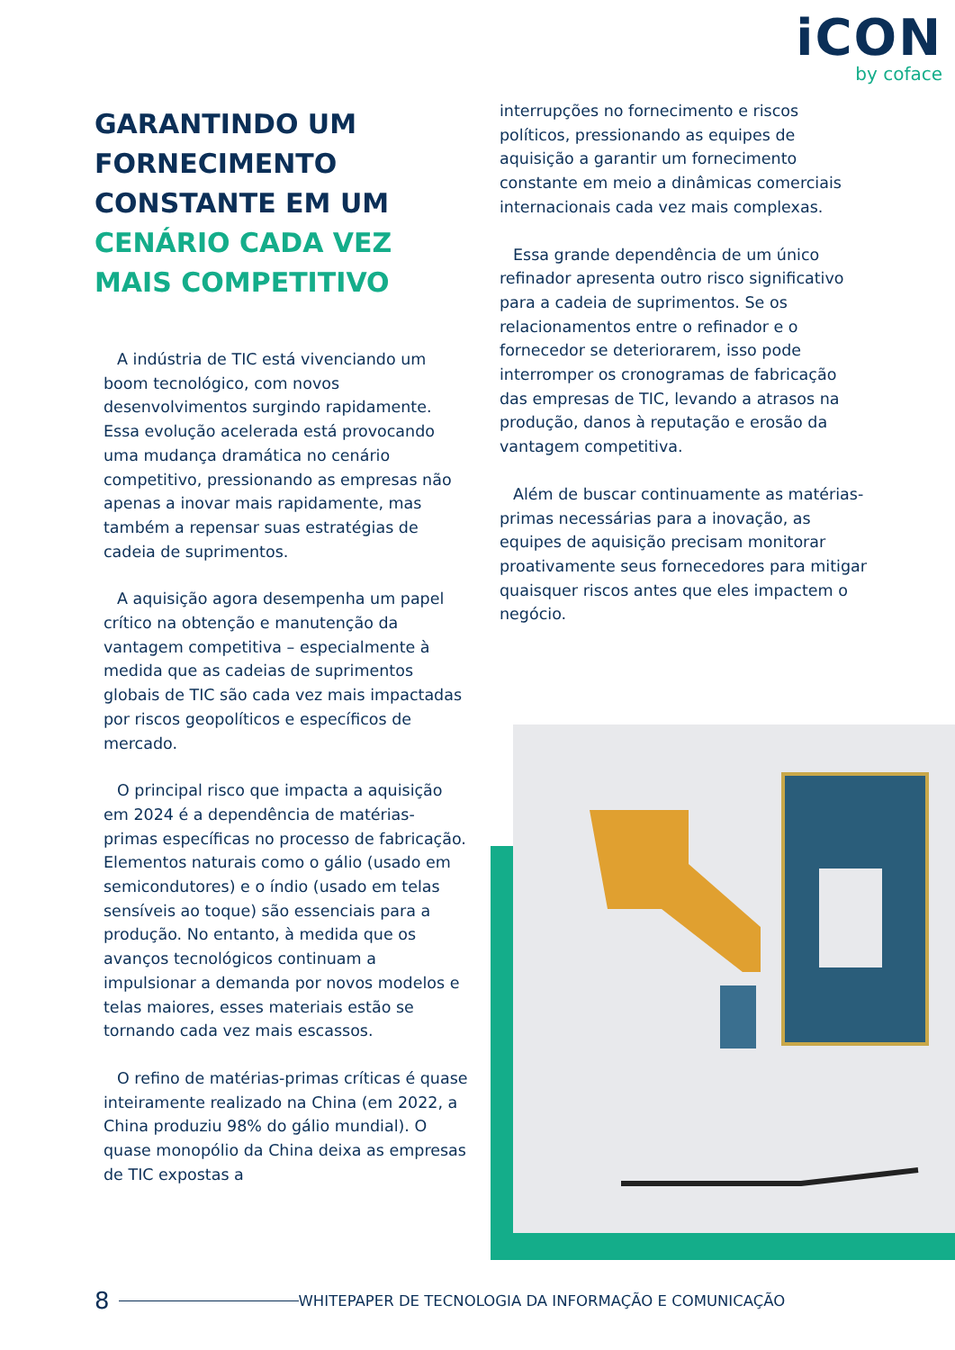iCON
by coface
GARANTINDO UM FORNECIMENTO CONSTANTE EM UM CENÁRIO CADA VEZ MAIS COMPETITIVO
A indústria de TIC está vivenciando um boom tecnológico, com novos desenvolvimentos surgindo rapidamente. Essa evolução acelerada está provocando uma mudança dramática no cenário competitivo, pressionando as empresas não apenas a inovar mais rapidamente, mas também a repensar suas estratégias de cadeia de suprimentos.
A aquisição agora desempenha um papel crítico na obtenção e manutenção da vantagem competitiva – especialmente à medida que as cadeias de suprimentos globais de TIC são cada vez mais impactadas por riscos geopolíticos e específicos de mercado.
O principal risco que impacta a aquisição em 2024 é a dependência de matérias-primas específicas no processo de fabricação. Elementos naturais como o gálio (usado em semicondutores) e o índio (usado em telas sensíveis ao toque) são essenciais para a produção. No entanto, à medida que os avanços tecnológicos continuam a impulsionar a demanda por novos modelos e telas maiores, esses materiais estão se tornando cada vez mais escassos.
O refino de matérias-primas críticas é quase inteiramente realizado na China (em 2022, a China produziu 98% do gálio mundial). O quase monopólio da China deixa as empresas de TIC expostas a
interrupções no fornecimento e riscos políticos, pressionando as equipes de aquisição a garantir um fornecimento constante em meio a dinâmicas comerciais internacionais cada vez mais complexas.
Essa grande dependência de um único refinador apresenta outro risco significativo para a cadeia de suprimentos. Se os relacionamentos entre o refinador e o fornecedor se deteriorarem, isso pode interromper os cronogramas de fabricação das empresas de TIC, levando a atrasos na produção, danos à reputação e erosão da vantagem competitiva.
Além de buscar continuamente as matérias-primas necessárias para a inovação, as equipes de aquisição precisam monitorar proativamente seus fornecedores para mitigar quaisquer riscos antes que eles impactem o negócio.
8 WHITEPAPER DE TECNOLOGIA DA INFORMAÇÃO E COMUNICAÇÃO